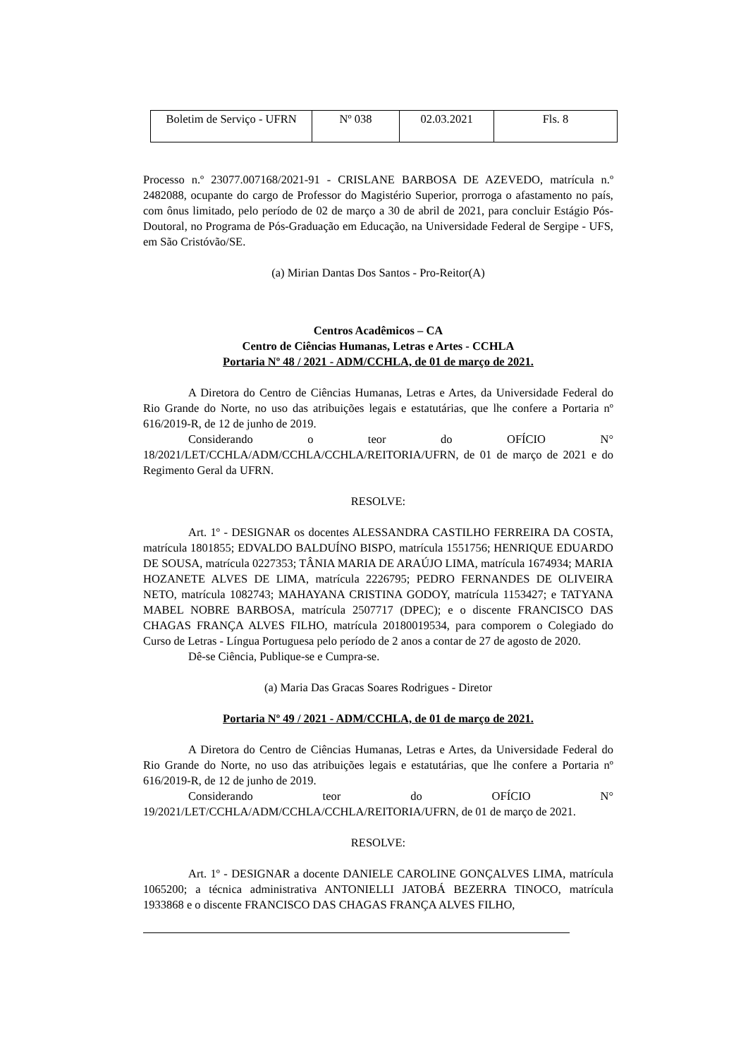| Boletim de Serviço - UFRN | Nº 038 | 02.03.2021 | Fls. 8 |
Processo n.º 23077.007168/2021-91 - CRISLANE BARBOSA DE AZEVEDO, matrícula n.º 2482088, ocupante do cargo de Professor do Magistério Superior, prorroga o afastamento no país, com ônus limitado, pelo período de 02 de março a 30 de abril de 2021, para concluir Estágio Pós-Doutoral, no Programa de Pós-Graduação em Educação, na Universidade Federal de Sergipe - UFS, em São Cristóvão/SE.
(a) Mirian Dantas Dos Santos - Pro-Reitor(A)
Centros Acadêmicos – CA
Centro de Ciências Humanas, Letras e Artes - CCHLA
Portaria Nº 48 / 2021 - ADM/CCHLA, de 01 de março de 2021.
A Diretora do Centro de Ciências Humanas, Letras e Artes, da Universidade Federal do Rio Grande do Norte, no uso das atribuições legais e estatutárias, que lhe confere a Portaria nº 616/2019-R, de 12 de junho de 2019.
Considerando o teor do OFÍCIO N° 18/2021/LET/CCHLA/ADM/CCHLA/CCHLA/REITORIA/UFRN, de 01 de março de 2021 e do Regimento Geral da UFRN.
RESOLVE:
Art. 1º - DESIGNAR os docentes ALESSANDRA CASTILHO FERREIRA DA COSTA, matrícula 1801855; EDVALDO BALDUÍNO BISPO, matrícula 1551756; HENRIQUE EDUARDO DE SOUSA, matrícula 0227353; TÂNIA MARIA DE ARAÚJO LIMA, matrícula 1674934; MARIA HOZANETE ALVES DE LIMA, matrícula 2226795; PEDRO FERNANDES DE OLIVEIRA NETO, matrícula 1082743; MAHAYANA CRISTINA GODOY, matrícula 1153427; e TATYANA MABEL NOBRE BARBOSA, matrícula 2507717 (DPEC); e o discente FRANCISCO DAS CHAGAS FRANÇA ALVES FILHO, matrícula 20180019534, para comporem o Colegiado do Curso de Letras - Língua Portuguesa pelo período de 2 anos a contar de 27 de agosto de 2020.
Dê-se Ciência, Publique-se e Cumpra-se.
(a) Maria Das Gracas Soares Rodrigues - Diretor
Portaria Nº 49 / 2021 - ADM/CCHLA, de 01 de março de 2021.
A Diretora do Centro de Ciências Humanas, Letras e Artes, da Universidade Federal do Rio Grande do Norte, no uso das atribuições legais e estatutárias, que lhe confere a Portaria nº 616/2019-R, de 12 de junho de 2019.
Considerando teor do OFÍCIO N° 19/2021/LET/CCHLA/ADM/CCHLA/CCHLA/REITORIA/UFRN, de 01 de março de 2021.
RESOLVE:
Art. 1º - DESIGNAR a docente DANIELE CAROLINE GONÇALVES LIMA, matrícula 1065200; a técnica administrativa ANTONIELLI JATOBÁ BEZERRA TINOCO, matrícula 1933868 e o discente FRANCISCO DAS CHAGAS FRANÇA ALVES FILHO,